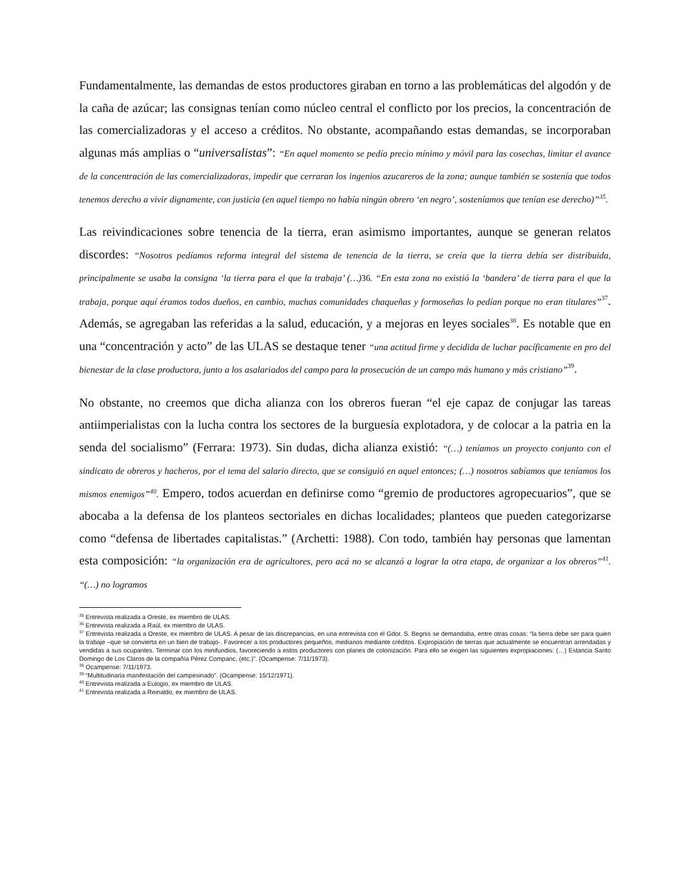Fundamentalmente, las demandas de estos productores giraban en torno a las problemáticas del algodón y de la caña de azúcar; las consignas tenían como núcleo central el conflicto por los precios, la concentración de las comercializadoras y el acceso a créditos. No obstante, acompañando estas demandas, se incorporaban algunas más amplias o “universalistas”: “En aquel momento se pedía precio mínimo y móvil para las cosechas, limitar el avance de la concentración de las comercializadoras, impedir que cerraran los ingenios azucareros de la zona; aunque también se sostenía que todos tenemos derecho a vivir dignamente, con justicia (en aquel tiempo no había ningún obrero ‘en negro’, sosteníamos que tenían ese derecho)”<sup>35</sup>.
Las reivindicaciones sobre tenencia de la tierra, eran asimismo importantes, aunque se generan relatos discordes: “Nosotros pedíamos reforma integral del sistema de tenencia de la tierra, se creía que la tierra debía ser distribuida, principalmente se usaba la consigna ‘la tierra para el que la trabaja’ (…) 36. “En esta zona no existió la ‘bandera’ de tierra para el que la trabaja, porque aquí éramos todos dueños, en cambio, muchas comunidades chaqueñas y formoseñas lo pedían porque no eran titulares”<sup>37</sup>. Además, se agregaban las referidas a la salud, educación, y a mejoras en leyes sociales<sup>38</sup>. Es notable que en una “concentración y acto” de las ULAS se destaque tener “una actitud firme y decidida de luchar pacíficamente en pro del bienestar de la clase productora, junto a los asalariados del campo para la prosecución de un campo más humano y más cristiano”<sup>39</sup>.
No obstante, no creemos que dicha alianza con los obreros fueran “el eje capaz de conjugar las tareas antiimperialistas con la lucha contra los sectores de la burguesía explotadora, y de colocar a la patria en la senda del socialismo” (Ferrara: 1973). Sin dudas, dicha alianza existió: “(…) teníamos un proyecto conjunto con el sindicato de obreros y hacheros, por el tema del salario directo, que se consiguió en aquel entonces; (…) nosotros sabíamos que teníamos los mismos enemigos”<sup>40</sup>. Empero, todos acuerdan en definirse como “gremio de productores agropecuarios”, que se abocaba a la defensa de los planteos sectoriales en dichas localidades; planteos que pueden categorizarse como “defensa de libertades capitalistas.” (Archetti: 1988). Con todo, también hay personas que lamentan esta composición: “la organización era de agricultores, pero acá no se alcanzó a lograr la otra etapa, de organizar a los obreros”<sup>41</sup>. “(…) no logramos
<sup>35</sup> Entrevista realizada a Oreste, ex miembro de ULAS.
<sup>36</sup> Entrevista realizada a Raúl, ex miembro de ULAS.
<sup>37</sup> Entrevista realizada a Oreste, ex miembro de ULAS. A pesar de las discrepancias, en una entrevista con el Gdor. S. Begnis se demandaba, entre otras cosas: “la tierra debe ser para quien la trabaje –que se convierta en un bien de trabajo-. Favorecer a los productores pequeños, medianos mediante créditos. Expropiación de tierras que actualmente se encuentran arrendadas y vendidas a sus ocupantes. Terminar con los minifundios, favoreciendo a estos productores con planes de colonización. Para ello se exigen las siguientes expropiaciones: (…) Estancia Santo Domingo de Los Claros de la compañía Pérez Companc, (etc.)”. (Ocampense: 7/11/1973).
<sup>38</sup> Ocampense: 7/11/1973.
<sup>39</sup> “Multitudinaria manifestación del campesinado”. (Ocampense: 15/12/1971).
<sup>40</sup> Entrevista realizada a Eulogio, ex miembro de ULAS.
<sup>41</sup> Entrevista realizada a Reinaldo, ex miembro de ULAS.